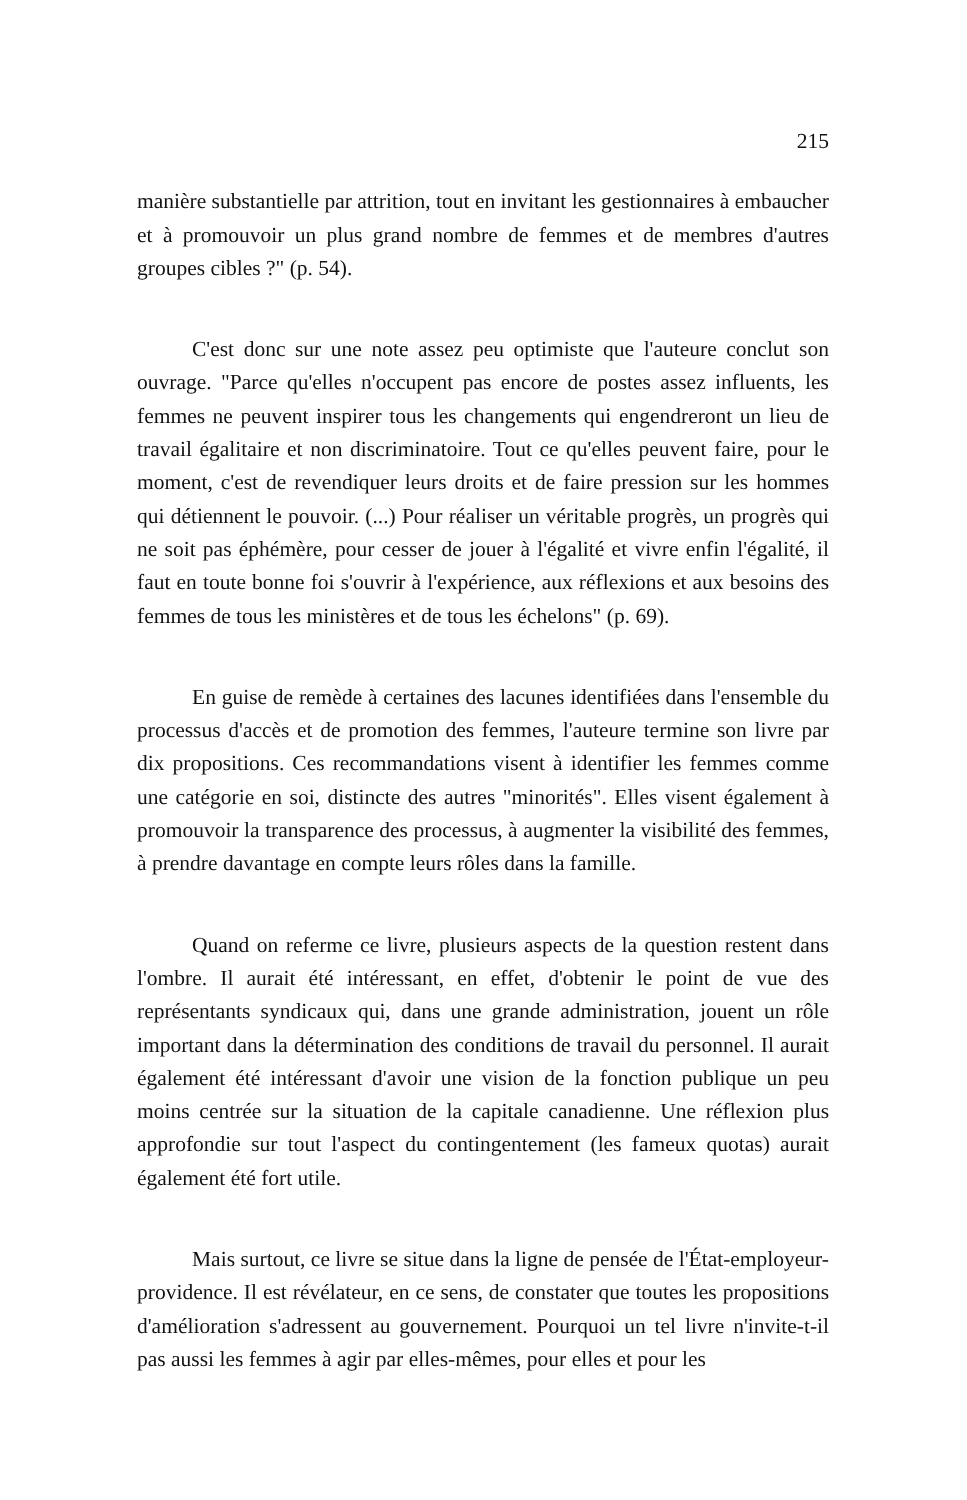215
manière substantielle par attrition, tout en invitant les gestionnaires à embaucher et à promouvoir un plus grand nombre de femmes et de membres d'autres groupes cibles ?" (p. 54).
C'est donc sur une note assez peu optimiste que l'auteure conclut son ouvrage. "Parce qu'elles n'occupent pas encore de postes assez influents, les femmes ne peuvent inspirer tous les changements qui engendreront un lieu de travail égalitaire et non discriminatoire. Tout ce qu'elles peuvent faire, pour le moment, c'est de revendiquer leurs droits et de faire pression sur les hommes qui détiennent le pouvoir. (...) Pour réaliser un véritable progrès, un progrès qui ne soit pas éphémère, pour cesser de jouer à l'égalité et vivre enfin l'égalité, il faut en toute bonne foi s'ouvrir à l'expérience, aux réflexions et aux besoins des femmes de tous les ministères et de tous les échelons" (p. 69).
En guise de remède à certaines des lacunes identifiées dans l'ensemble du processus d'accès et de promotion des femmes, l'auteure termine son livre par dix propositions. Ces recommandations visent à identifier les femmes comme une catégorie en soi, distincte des autres "minorités". Elles visent également à promouvoir la transparence des processus, à augmenter la visibilité des femmes, à prendre davantage en compte leurs rôles dans la famille.
Quand on referme ce livre, plusieurs aspects de la question restent dans l'ombre. Il aurait été intéressant, en effet, d'obtenir le point de vue des représentants syndicaux qui, dans une grande administration, jouent un rôle important dans la détermination des conditions de travail du personnel. Il aurait également été intéressant d'avoir une vision de la fonction publique un peu moins centrée sur la situation de la capitale canadienne. Une réflexion plus approfondie sur tout l'aspect du contingentement (les fameux quotas) aurait également été fort utile.
Mais surtout, ce livre se situe dans la ligne de pensée de l'État-employeur-providence. Il est révélateur, en ce sens, de constater que toutes les propositions d'amélioration s'adressent au gouvernement. Pourquoi un tel livre n'invite-t-il pas aussi les femmes à agir par elles-mêmes, pour elles et pour les